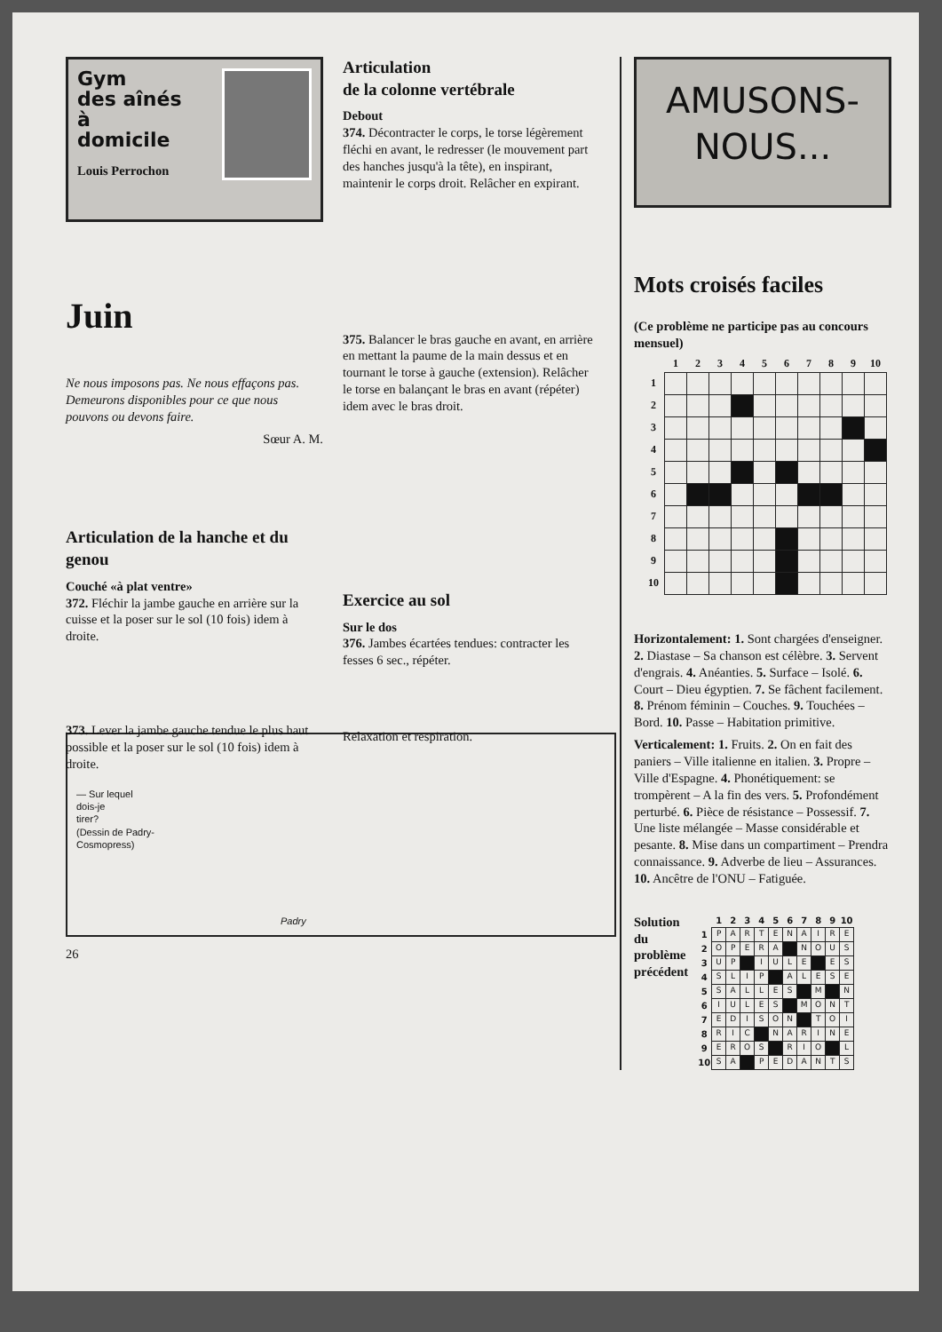Gym
des aînés
à
domicile
Louis Perrochon
Juin
Ne nous imposons pas. Ne nous effaçons pas. Demeurons disponibles pour ce que nous pouvons ou devons faire.
Sœur A. M.
Articulation de la hanche et du genou
Couché «à plat ventre»
372. Fléchir la jambe gauche en arrière sur la cuisse et la poser sur le sol (10 fois) idem à droite.
373. Lever la jambe gauche tendue le plus haut possible et la poser sur le sol (10 fois) idem à droite.
Articulation
de la colonne vertébrale
Debout
374. Décontracter le corps, le torse légèrement fléchi en avant, le redresser (le mouvement part des hanches jusqu'à la tête), en inspirant, maintenir le corps droit. Relâcher en expirant.
375. Balancer le bras gauche en avant, en arrière en mettant la paume de la main dessus et en tournant le torse à gauche (extension). Relâcher le torse en balançant le bras en avant (répéter) idem avec le bras droit.
Exercice au sol
Sur le dos
376. Jambes écartées tendues: contracter les fesses 6 sec., répéter.
Relaxation et respiration.
AMUSONS-
NOUS...
Mots croisés faciles
(Ce problème ne participe pas au concours mensuel)
| | 1 | 2 | 3 | 4 | 5 | 6 | 7 | 8 | 9 | 10 |
| --- | --- | --- | --- | --- | --- | --- | --- | --- | --- | --- |
| 1 | | | | | | | | | | |
| 2 | | | | | | | | | | |
| 3 | | | | | | | | | | |
| 4 | | | | | | | | | | |
| 5 | | | | | | | | | | |
| 6 | | | | | | | | | | |
| 7 | | | | | | | | | | |
| 8 | | | | | | | | | | |
| 9 | | | | | | | | | | |
| 10 | | | | | | | | | | |
Horizontalement: 1. Sont chargées d'enseigner. 2. Diastase – Sa chanson est célèbre. 3. Servent d'engrais. 4. Anéanties. 5. Surface – Isolé. 6. Court – Dieu égyptien. 7. Se fâchent facilement. 8. Prénom féminin – Couches. 9. Touchées – Bord. 10. Passe – Habitation primitive.
Verticalement: 1. Fruits. 2. On en fait des paniers – Ville italienne en italien. 3. Propre – Ville d'Espagne. 4. Phonétiquement: se trompèrent – A la fin des vers. 5. Profondément perturbé. 6. Pièce de résistance – Possessif. 7. Une liste mélangée – Masse considérable et pesante. 8. Mise dans un compartiment – Prendra connaissance. 9. Adverbe de lieu – Assurances. 10. Ancêtre de l'ONU – Fatiguée.
Solution
du
problème
précédent
| | 1 | 2 | 3 | 4 | 5 | 6 | 7 | 8 | 9 | 10 |
| --- | --- | --- | --- | --- | --- | --- | --- | --- | --- | --- |
| 1 | P | A | R | T | E | N | A | I | R | E |
| 2 | O | P | E | R | A | | N | O | U | S |
| 3 | U | P | | I | U | L | E | | E | S |
| 4 | S | L | I | P | | A | L | E | S | E |
| 5 | S | A | L | L | E | S | | M | | N |
| 6 | I | U | L | E | S | | M | O | N | T |
| 7 | E | D | I | S | O | N | | T | O | I |
| 8 | R | I | C | | N | A | R | I | N | E |
| 9 | E | R | O | S | | R | I | O | | L |
| 10 | S | A | | P | E | D | A | N | T | S |
— Sur lequel
dois-je
tirer?
(Dessin de Padry-
Cosmopress)
Padry
26